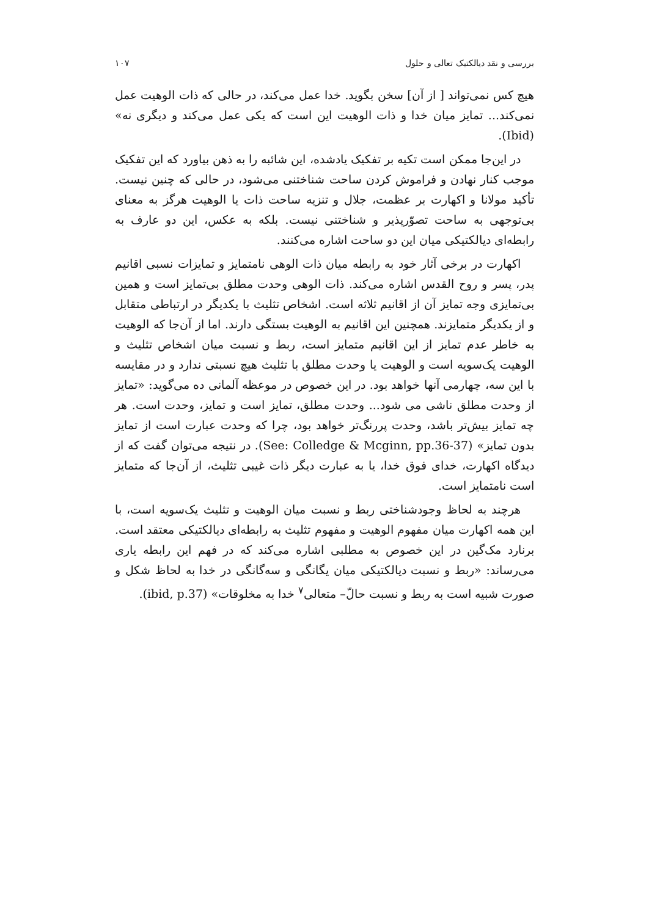بررسی و نقد دیالکتیک تعالی و حلول ۱۰۷
هیچ کس نمی‌تواند [ از آن] سخن بگوید. خدا عمل می‌کند، در حالی که ذات الوهیت عمل نمی‌کند... تمایز میان خدا و ذات الوهیت این است که یکی عمل می‌کند و دیگری نه» (Ibid).
در این‌جا ممکن است تکیه بر تفکیک یادشده، این شائبه را به ذهن بیاورد که این تفکیک موجب کنار نهادن و فراموش کردن ساحت شناختنی می‌شود، در حالی که چنین نیست. تأکید مولانا و اکهارت بر عظمت، جلال و تنزیه ساحت ذات یا الوهیت هرگز به معنای بی‌توجهی به ساحت تصوّرپذیر و شناختنی نیست. بلکه به عکس، این دو عارف به رابطه‌ای دیالکتیکی میان این دو ساحت اشاره می‌کنند.
اکهارت در برخی آثار خود به رابطه میان ذات الوهی نامتمایز و تمایزات نسبی اقانیم پدر، پسر و روح القدس اشاره می‌کند. ذات الوهی وحدت مطلق بی‌تمایز است و همین بی‌تمایزی وجه تمایز آن از اقانیم ثلاثه است. اشخاص تثلیث با یکدیگر در ارتباطی متقابل و از یکدیگر متمایزند. همچنین این اقانیم به الوهیت بستگی دارند. اما از آن‌جا که الوهیت به خاطر عدم تمایز از این اقانیم متمایز است، ربط و نسبت میان اشخاص تثلیث و الوهیت یک‌سویه است و الوهیت یا وحدت مطلق با تثلیث هیچ نسبتی ندارد و در مقایسه با این سه، چهارمی آنها خواهد بود. در این خصوص در موعظه آلمانی ده می‌گوید: «تمایز از وحدت مطلق ناشی می شود... وحدت مطلق، تمایز است و تمایز، وحدت است. هر چه تمایز بیش‌تر باشد، وحدت پررنگ‌تر خواهد بود، چرا که وحدت عبارت است از تمایز بدون تمایز» (See: Colledge & Mcginn, pp.36-37). در نتیجه می‌توان گفت که از دیدگاه اکهارت، خدای فوق خدا، یا به عبارت دیگر ذات غیبی تثلیث، از آن‌جا که متمایز است نامتمایز است.
هرچند به لحاظ وجودشناختی ربط و نسبت میان الوهیت و تثلیث یک‌سویه است، با این همه اکهارت میان مفهوم الوهیت و مفهوم تثلیث به رابطه‌ای دیالکتیکی معتقد است. برنارد مک‌گین در این خصوص به مطلبی اشاره می‌کند که در فهم این رابطه یاری می‌رساند: «ربط و نسبت دیالکتیکی میان یگانگی و سه‌گانگی در خدا به لحاظ شکل و صورت شبیه است به ربط و نسبت حالّ– متعالی<sup>۷</sup> خدا به مخلوقات» (ibid, p.37).